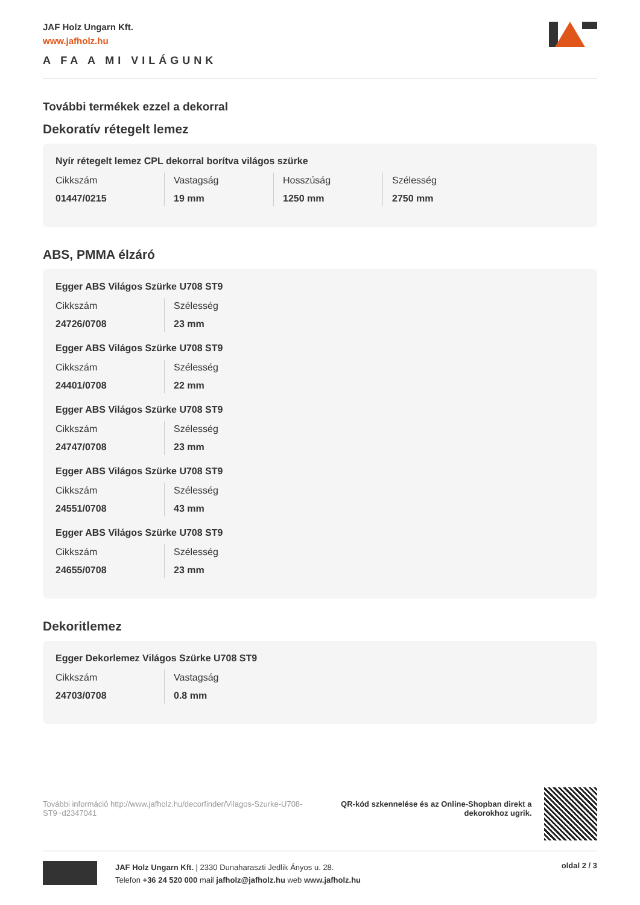JAF Holz Ungarn Kft.
www.jafholz.hu
A FA A MI VILÁGUNK
További termékek ezzel a dekorral
Dekoratív rétegelt lemez
Nyír rétegelt lemez CPL dekorral borítva világos szürke
| Cikkszám | Vastagság | Hosszúság | Szélesség |
| 01447/0215 | 19 mm | 1250 mm | 2750 mm |
ABS, PMMA élzáró
Egger ABS Világos Szürke U708 ST9
| Cikkszám | Szélesség |
| 24726/0708 | 23 mm |
Egger ABS Világos Szürke U708 ST9
| Cikkszám | Szélesség |
| 24401/0708 | 22 mm |
Egger ABS Világos Szürke U708 ST9
| Cikkszám | Szélesség |
| 24747/0708 | 23 mm |
Egger ABS Világos Szürke U708 ST9
| Cikkszám | Szélesség |
| 24551/0708 | 43 mm |
Egger ABS Világos Szürke U708 ST9
| Cikkszám | Szélesség |
| 24655/0708 | 23 mm |
Dekoritlemez
Egger Dekorlemez Világos Szürke U708 ST9
| Cikkszám | Vastagság |
| 24703/0708 | 0.8 mm |
További információ http://www.jafholz.hu/decorfinder/Vilagos-Szurke-U708-ST9~d2347041
QR-kód szkennelése és az Online-Shopban direkt a dekorokhoz ugrik.
JAF Holz Ungarn Kft. | 2330 Dunaharaszti Jedlik Ányos u. 28.
Telefon +36 24 520 000 mail jafholz@jafholz.hu web www.jafholz.hu
oldal 2 / 3